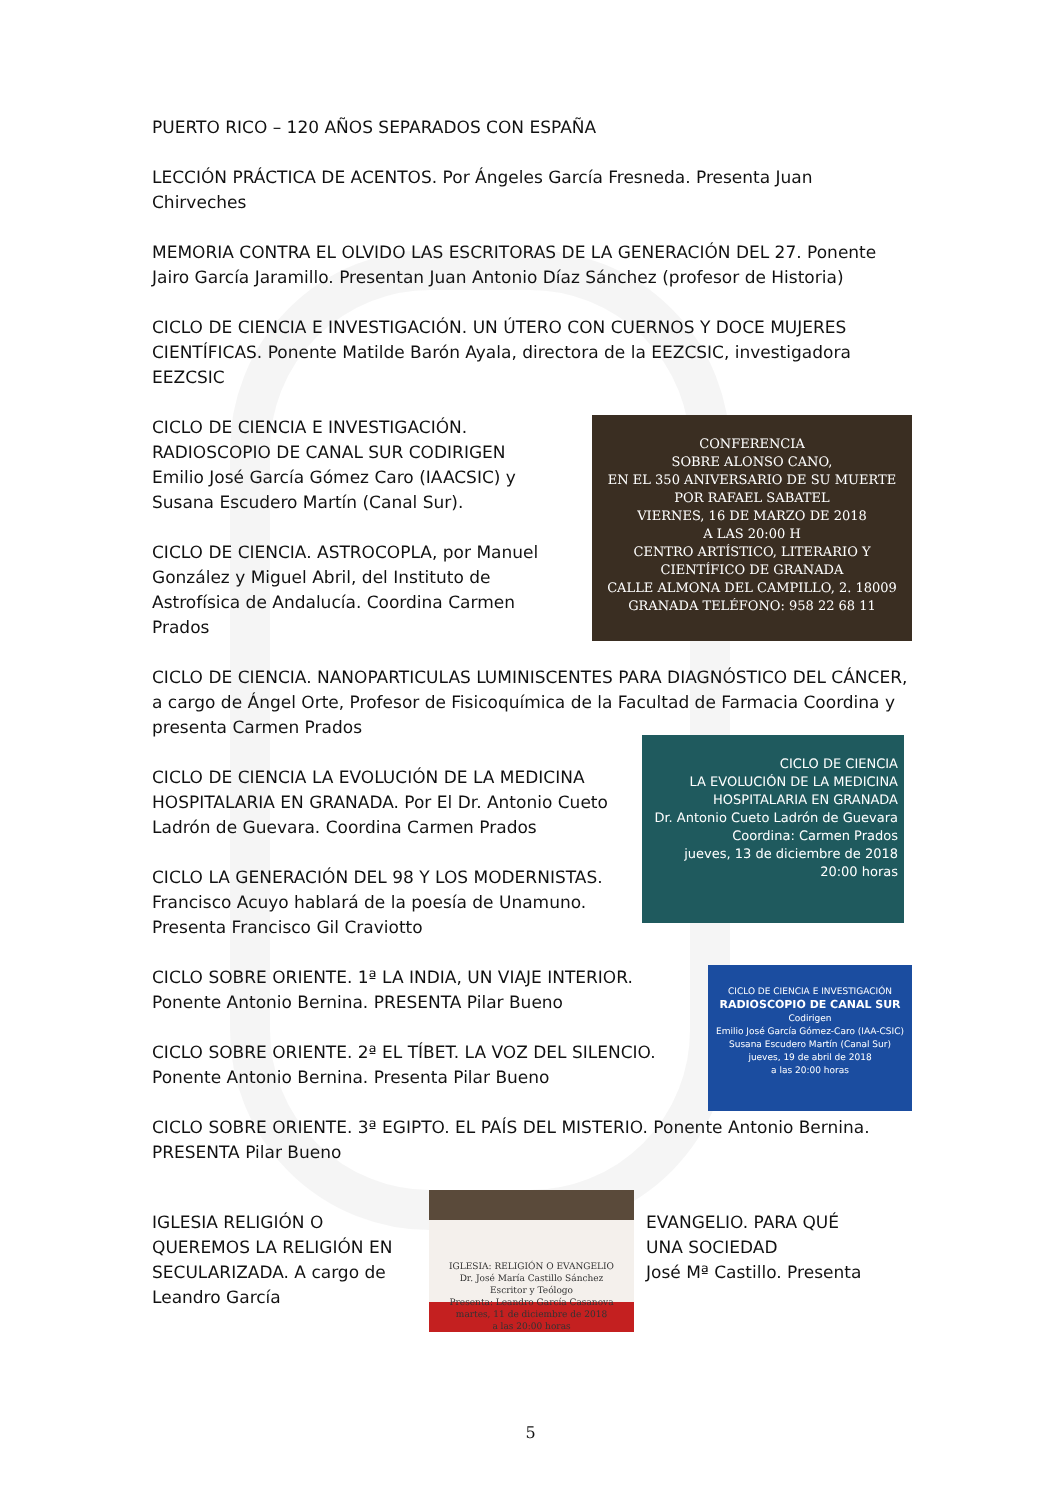PUERTO RICO – 120 AÑOS SEPARADOS CON ESPAÑA
LECCIÓN PRÁCTICA DE ACENTOS. Por Ángeles García Fresneda. Presenta Juan Chirveches
MEMORIA CONTRA EL OLVIDO LAS ESCRITORAS DE LA GENERACIÓN DEL 27. Ponente Jairo García Jaramillo. Presentan Juan Antonio Díaz Sánchez (profesor de Historia)
CICLO DE CIENCIA E INVESTIGACIÓN. UN ÚTERO CON CUERNOS Y DOCE MUJERES CIENTÍFICAS. Ponente Matilde Barón Ayala, directora de la EEZCSIC, investigadora EEZCSIC
CICLO DE CIENCIA E INVESTIGACIÓN. RADIOSCOPIO DE CANAL SUR CODIRIGEN Emilio José García Gómez Caro (IAACSIC) y Susana Escudero Martín (Canal Sur).
CICLO DE CIENCIA. ASTROCOPLA, por Manuel González y Miguel Abril, del Instituto de Astrofísica de Andalucía. Coordina Carmen Prados
CONFERENCIA
SOBRE ALONSO CANO,
EN EL 350 ANIVERSARIO DE SU MUERTE
POR RAFAEL SABATEL
VIERNES, 16 DE MARZO DE 2018
A LAS 20:00 H
CENTRO ARTÍSTICO, LITERARIO Y CIENTÍFICO DE GRANADA
CALLE ALMONA DEL CAMPILLO, 2. 18009 GRANADA TELÉFONO: 958 22 68 11
CICLO DE CIENCIA. NANOPARTICULAS LUMINISCENTES PARA DIAGNÓSTICO DEL CÁNCER, a cargo de Ángel Orte, Profesor de Fisicoquímica de la Facultad de Farmacia Coordina y presenta Carmen Prados
CICLO DE CIENCIA LA EVOLUCIÓN DE LA MEDICINA HOSPITALARIA EN GRANADA. Por El Dr. Antonio Cueto Ladrón de Guevara. Coordina Carmen Prados
CICLO LA GENERACIÓN DEL 98 Y LOS MODERNISTAS. Francisco Acuyo hablará de la poesía de Unamuno. Presenta Francisco Gil Craviotto
CICLO DE CIENCIA
LA EVOLUCIÓN DE LA MEDICINA HOSPITALARIA EN GRANADA
Dr. Antonio Cueto Ladrón de Guevara
Coordina: Carmen Prados
jueves, 13 de diciembre de 2018 20:00 horas
CICLO SOBRE ORIENTE. 1ª LA INDIA, UN VIAJE INTERIOR. Ponente Antonio Bernina. PRESENTA Pilar Bueno
CICLO SOBRE ORIENTE. 2ª EL TÍBET. LA VOZ DEL SILENCIO. Ponente Antonio Bernina. Presenta Pilar Bueno
CICLO DE CIENCIA E INVESTIGACIÓN
RADIOSCOPIO DE CANAL SUR
Codirigen
Emilio José García Gómez-Caro (IAA-CSIC)
Susana Escudero Martín (Canal Sur)
jueves, 19 de abril de 2018
a las 20:00 horas
CICLO SOBRE ORIENTE. 3ª EGIPTO. EL PAÍS DEL MISTERIO. Ponente Antonio Bernina. PRESENTA Pilar Bueno
IGLESIA RELIGIÓN O QUEREMOS LA RELIGIÓN EN SECULARIZADA. A cargo de Leandro García
IGLESIA: RELIGIÓN O EVANGELIO
Dr. José María Castillo Sánchez
Escritor y Teólogo
Presenta: Leandro García Casanova
martes, 11 de diciembre de 2018
a las 20:00 horas
EVANGELIO. PARA QUÉ UNA SOCIEDAD
José Mª Castillo. Presenta
5